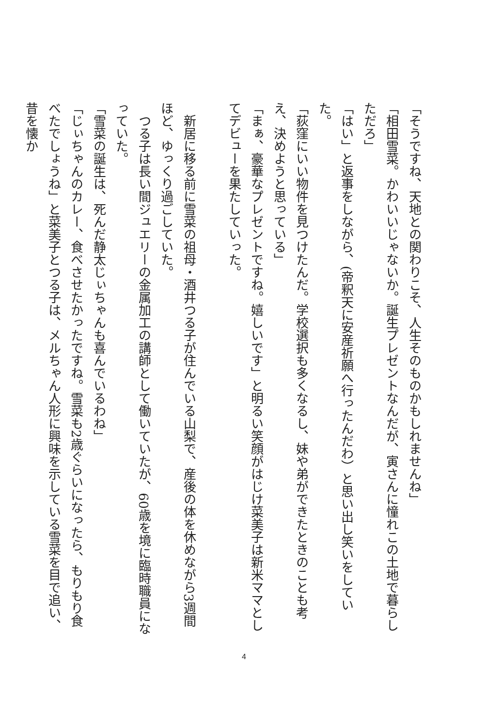「そうですね、天地との関わりこそ、人生そのものかもしれませんね」
「相田雪菜。かわいいじゃないか。誕生プレゼントなんだが、寅さんに憧れこの土地で暮らしただろ」
「はい」と返事をしながら、(帝釈天に安産祈願へ行ったんだわ）と思い出し笑いをしていた。
「荻窪にいい物件を見つけたんだ。学校選択も多くなるし、妹や弟ができたときのことも考え、決めようと思っている」
「まぁ、豪華なプレゼントですね。嬉しいです」と明るい笑顔がはじけ菜美子は新米ママとしてデビューを果たしていった。
　新居に移る前に雪菜の祖母・酒井つる子が住んでいる山梨で、産後の体を休めながら3週間ほど、ゆっくり過ごしていた。
　つる子は長い間ジュエリーの金属加工の講師として働いていたが、60歳を境に臨時職員になっていた。
「雪菜の誕生は、死んだ静太じぃちゃんも喜んでいるわね」
「じぃちゃんのカレー、食べさせたかったですね。雪菜も2歳ぐらいになったら、もりもり食べたでしょうね」と菜美子とつる子は、メルちゃん人形に興味を示している雪菜を目で追い、昔を懐か
4